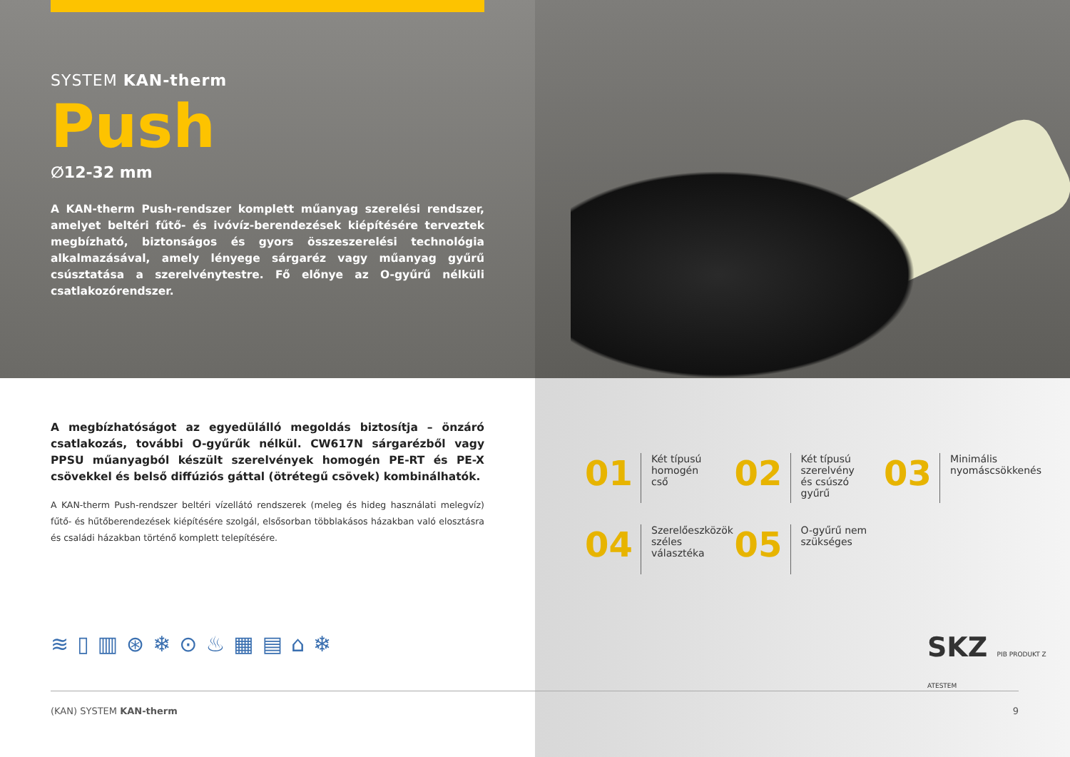SYSTEM KAN-therm
Push
∅12-32 mm
A KAN-therm Push-rendszer komplett műanyag szerelési rendszer, amelyet beltéri fűtő- és ivóvíz-berendezések kiépítésére terveztek megbízható, biztonságos és gyors összeszerelési technológia alkalmazásával, amely lényege sárgaréz vagy műanyag gyűrű csúsztatása a szerelvénytestre. Fő előnye az O-gyűrű nélküli csatlakozórendszer.
A megbízhatóságot az egyedülálló megoldás biztosítja – önzáró csatlakozás, további O-gyűrűk nélkül. CW617N sárgarézből vagy PPSU műanyagból készült szerelvények homogén PE-RT és PE-X csövekkel és belső diffúziós gáttal (ötrétegű csövek) kombinálhatók.
A KAN-therm Push-rendszer beltéri vízellátó rendszerek (meleg és hideg használati melegvíz) fűtő- és hűtőberendezések kiépítésére szolgál, elsősorban többlakásos házakban való elosztásra és családi házakban történő komplett telepítésére.
01
Két típusú
homogén
cső
02
Két típusú
szerelvény
és csúszó
gyűrű
03
Minimális
nyomáscsökkenés
04
Szerelőeszközök
széles
választéka
05
O-gyűrű nem
szükséges
≋▯▥⊛❄⊙♨▦▤⌂❄ SKZ PIB PRODUKT Z ATESTEM
(KAN) SYSTEM KAN-therm 9